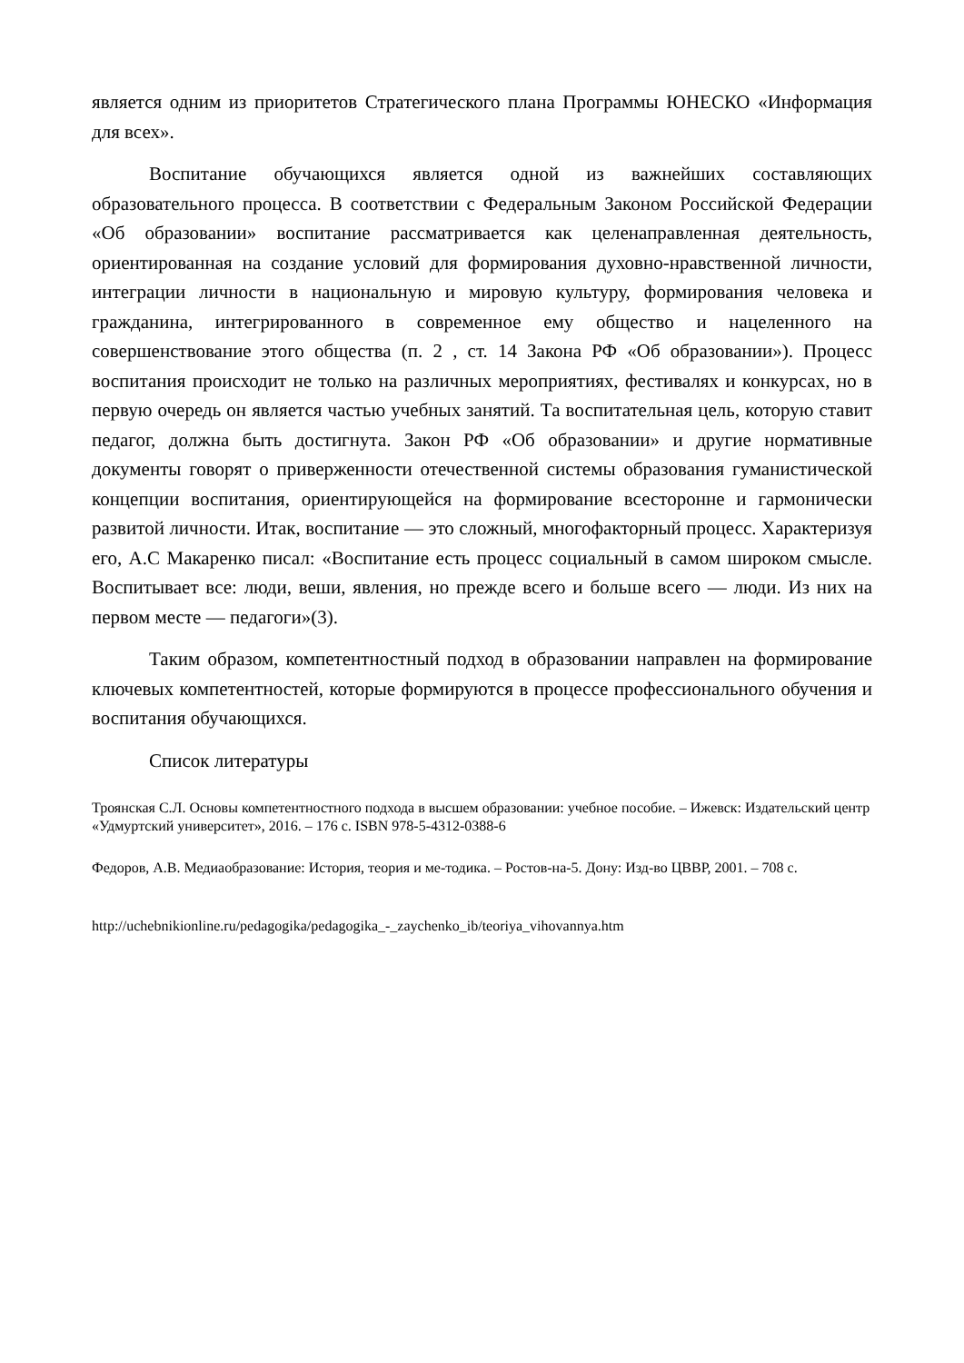является одним из приоритетов Стратегического плана Программы ЮНЕСКО «Информация для всех».
Воспитание обучающихся является одной из важнейших составляющих образовательного процесса. В соответствии с Федеральным Законом Российской Федерации «Об образовании» воспитание рассматривается как целенаправленная деятельность, ориентированная на создание условий для формирования духовно-нравственной личности, интеграции личности в национальную и мировую культуру, формирования человека и гражданина, интегрированного в современное ему общество и нацеленного на совершенствование этого общества (п. 2 , ст. 14 Закона РФ «Об образовании»). Процесс воспитания происходит не только на различных мероприятиях, фестивалях и конкурсах, но в первую очередь он является частью учебных занятий. Та воспитательная цель, которую ставит педагог, должна быть достигнута. Закон РФ «Об образовании» и другие нормативные документы говорят о приверженности отечественной системы образования гуманистической концепции воспитания, ориентирующейся на формирование всесторонне и гармонически развитой личности. Итак, воспитание — это сложный, многофакторный процесс. Характеризуя его, А.С Макаренко писал: «Воспитание есть процесс социальный в самом широком смысле. Воспитывает все: люди, веши, явления, но прежде всего и больше всего — люди. Из них на первом месте — педагоги»(3).
Таким образом, компетентностный подход в образовании направлен на формирование ключевых компетентностей, которые формируются в процессе профессионального обучения и воспитания обучающихся.
Список литературы
Троянская С.Л. Основы компетентностного подхода в высшем образовании: учебное пособие. – Ижевск: Издательский центр «Удмуртский университет», 2016. – 176 с. ISBN 978-5-4312-0388-6
Федоров, А.В. Медиаобразование: История, теория и ме-тодика. – Ростов-на-5. Дону: Изд-во ЦВВР, 2001. – 708 с.
http://uchebnikionline.ru/pedagogika/pedagogika_-_zaychenko_ib/teoriya_vihovannya.htm